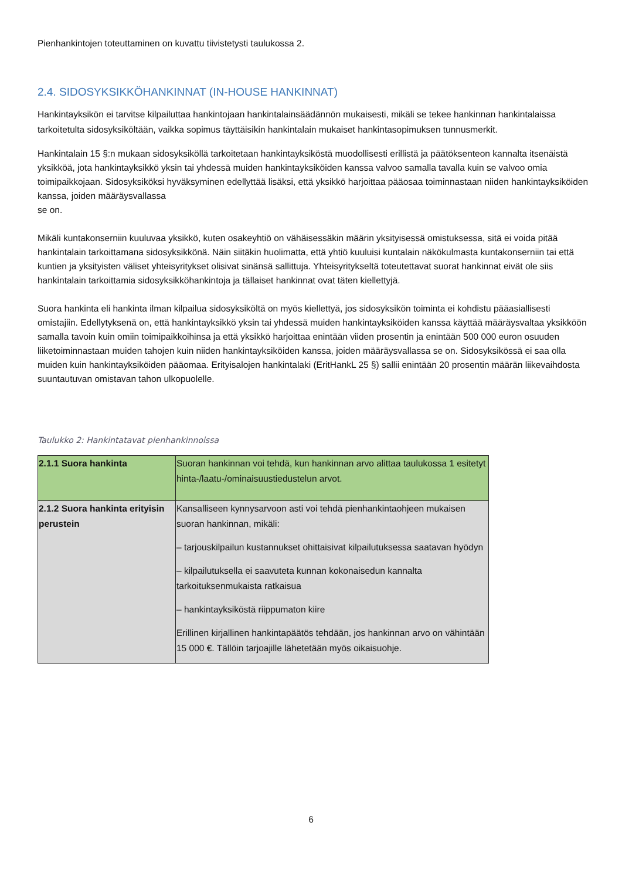Pienhankintojen toteuttaminen on kuvattu tiivistetysti taulukossa 2.
2.4. SIDOSYKSIKKÖHANKINNAT (IN-HOUSE HANKINNAT)
Hankintayksikön ei tarvitse kilpailuttaa hankintojaan hankintalainsäädännön mukaisesti, mikäli se tekee hankinnan hankintalaissa tarkoitetulta sidosyksiköltään, vaikka sopimus täyttäisikin hankintalain mukaiset hankintasopimuksen tunnusmerkit.
Hankintalain 15 §:n mukaan sidosyksiköllä tarkoitetaan hankintayksiköstä muodollisesti erillistä ja päätöksenteon kannalta itsenäistä yksikköä, jota hankintayksikkö yksin tai yhdessä muiden hankintayksiköiden kanssa valvoo samalla tavalla kuin se valvoo omia toimipaikkojaan. Sidosyksiköksi hyväksyminen edellyttää lisäksi, että yksikkö harjoittaa pääosaa toiminnastaan niiden hankintayksiköiden kanssa, joiden määräysvallassa
se on.
Mikäli kuntakonserniin kuuluvaa yksikkö, kuten osakeyhtiö on vähäisessäkin määrin yksityisessä omistuksessa, sitä ei voida pitää hankintalain tarkoittamana sidosyksikkönä. Näin siitäkin huolimatta, että yhtiö kuuluisi kuntalain näkökulmasta kuntakonserniin tai että kuntien ja yksityisten väliset yhteisyritykset olisivat sinänsä sallittuja. Yhteisyritykseltä toteutettavat suorat hankinnat eivät ole siis hankintalain tarkoittamia sidosyksikköhankintoja ja tällaiset hankinnat ovat täten kiellettyjä.
Suora hankinta eli hankinta ilman kilpailua sidosyksiköltä on myös kiellettyä, jos sidosyksikön toiminta ei kohdistu pääasiallisesti omistajiin. Edellytyksenä on, että hankintayksikkö yksin tai yhdessä muiden hankintayksiköiden kanssa käyttää määräysvaltaa yksikköön samalla tavoin kuin omiin toimipaikkoihinsa ja että yksikkö harjoittaa enintään viiden prosentin ja enintään 500 000 euron osuuden liiketoiminnastaan muiden tahojen kuin niiden hankintayksiköiden kanssa, joiden määräysvallassa se on. Sidosyksikössä ei saa olla muiden kuin hankintayksiköiden pääomaa. Erityisalojen hankintalaki (EritHankL 25 §) sallii enintään 20 prosentin määrän liikevaihdosta suuntautuvan omistavan tahon ulkopuolelle.
Taulukko 2: Hankintatavat pienhankinnoissa
| 2.1.1 Suora hankinta | Suoran hankinnan voi tehdä, kun hankinnan arvo alittaa taulukossa 1 esitetyt hinta-/laatu-/ominaisuustiedustelun arvot. |
| 2.1.2 Suora hankinta erityisin perustein | Kansalliseen kynnysarvoon asti voi tehdä pienhankintaohjeen mukaisen suoran hankinnan, mikäli: – tarjouskilpailun kustannukset ohittaisivat kilpailutuksessa saatavan hyödyn – kilpailutuksella ei saavuteta kunnan kokonaisedun kannalta tarkoituksenmukaista ratkaisua – hankintayksiköstä riippumaton kiire Erillinen kirjallinen hankintapäätös tehdään, jos hankinnan arvo on vähintään 15 000 €. Tällöin tarjoajille lähetetään myös oikaisuohje. |
6